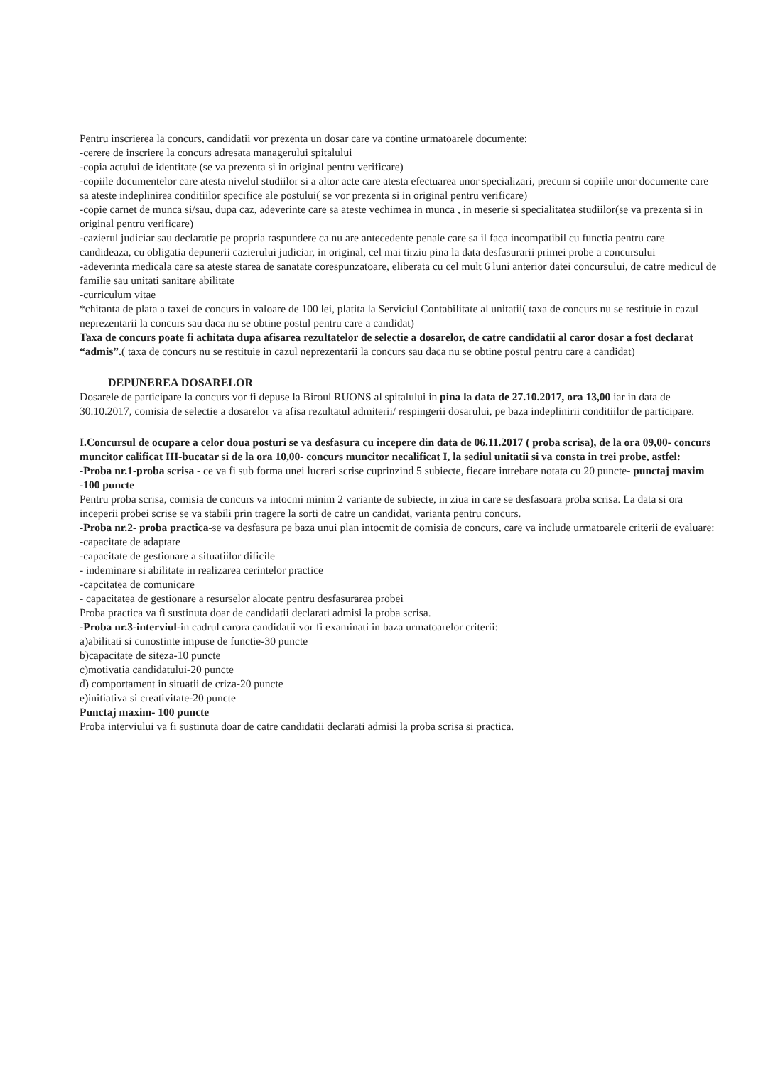Pentru inscrierea la concurs, candidatii vor prezenta un dosar care va contine urmatoarele documente:
-cerere de inscriere la concurs adresata managerului spitalului
-copia actului de identitate (se va prezenta si in original pentru verificare)
-copiile documentelor care atesta nivelul studiilor si a altor acte care atesta efectuarea unor specializari, precum si copiile unor documente care sa ateste indeplinirea conditiilor specifice ale postului( se vor prezenta si in original pentru verificare)
-copie carnet de munca si/sau, dupa caz, adeverinte care sa ateste vechimea in munca , in meserie si specialitatea studiilor(se va prezenta si in original pentru verificare)
-cazierul judiciar sau declaratie pe propria raspundere ca nu are antecedente penale care sa il faca incompatibil cu functia pentru care candideaza, cu obligatia depunerii cazierului judiciar, in original, cel mai tirziu pina la data desfasurarii primei probe a concursului
-adeverinta medicala care sa ateste starea de sanatate corespunzatoare, eliberata cu cel mult 6 luni anterior datei concursului, de catre medicul de familie sau unitati sanitare abilitate
-curriculum vitae
*chitanta de plata a taxei de concurs in valoare de 100 lei, platita la Serviciul Contabilitate al unitatii( taxa de concurs nu se restituie in cazul neprezentarii la concurs sau daca nu se obtine postul pentru care a candidat)
Taxa de concurs poate fi achitata dupa afisarea rezultatelor de selectie a dosarelor, de catre candidatii al caror dosar a fost declarat “admis”.( taxa de concurs nu se restituie in cazul neprezentarii la concurs sau daca nu se obtine postul pentru care a candidat)
DEPUNEREA DOSARELOR
Dosarele de participare la concurs vor fi depuse la Biroul RUONS al spitalului in pina la data de 27.10.2017, ora 13,00 iar in data de 30.10.2017, comisia de selectie a dosarelor va afisa rezultatul admiterii/ respingerii dosarului, pe baza indeplinirii conditiilor de participare.
I.Concursul de ocupare a celor doua posturi se va desfasura cu incepere din data de 06.11.2017 ( proba scrisa), de la ora 09,00- concurs muncitor calificat III-bucatar si de la ora 10,00- concurs muncitor necalificat I, la sediul unitatii si va consta in trei probe, astfel:
-Proba nr.1-proba scrisa - ce va fi sub forma unei lucrari scrise cuprinzind 5 subiecte, fiecare intrebare notata cu 20 puncte- punctaj maxim -100 puncte
Pentru proba scrisa, comisia de concurs va intocmi minim 2 variante de subiecte, in ziua in care se desfasoara proba scrisa. La data si ora inceperii probei scrise se va stabili prin tragere la sorti de catre un candidat, varianta pentru concurs.
-Proba nr.2- proba practica-se va desfasura pe baza unui plan intocmit de comisia de concurs, care va include urmatoarele criterii de evaluare:
-capacitate de adaptare
-capacitate de gestionare a situatiilor dificile
- indeminare si abilitate in realizarea cerintelor practice
-capcitatea de comunicare
- capacitatea de gestionare a resurselor alocate pentru desfasurarea probei
Proba practica va fi sustinuta doar de candidatii declarati admisi la proba scrisa.
-Proba nr.3-interviul-in cadrul carora candidatii vor fi examinati in baza urmatoarelor criterii:
a)abilitati si cunostinte impuse de functie-30 puncte
b)capacitate de siteza-10 puncte
c)motivatia candidatului-20 puncte
d) comportament in situatii de criza-20 puncte
e)initiativa si creativitate-20 puncte
Punctaj maxim- 100 puncte
Proba interviului va fi sustinuta doar de catre candidatii declarati admisi la proba scrisa si practica.